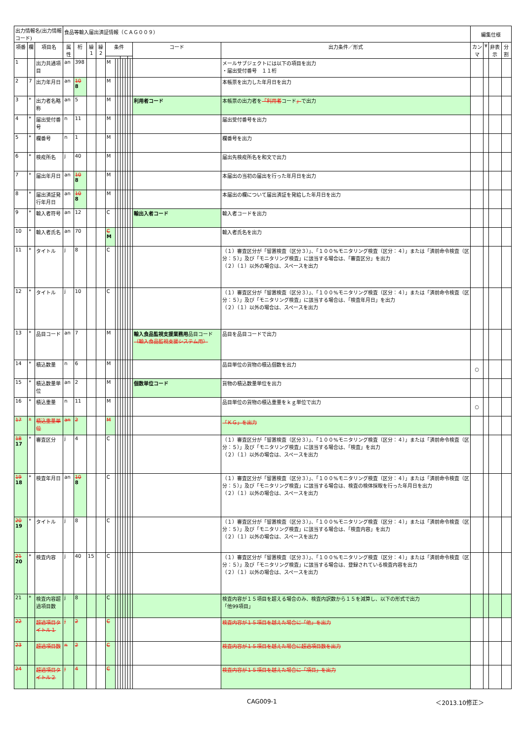| 出力情報名(出力情報コード) | | | 食品等輸入届出済証情報（ＣＡＧ００９） | | | | | | | | | | | | | | 編集仕様 | | | |
| 項番 | 欄 | 項目名 | 属性 | 桁 | 繰1 | 繰2 | 条件 | | | | | | | | コード | 出力条件／形式 | カンマ | ¥ | 非表示 | 分割 |
| 1 | | 出力共通項目 | an | 398 | | | M | | | | | | | | | メールサブジェクトには以下の項目を出力 ・届出受付番号 １１桁 | | | | |
| 2 | 7 | 出力年月日 | an | 10 8 | | | M | | | | | | | | | 本帳票を出力した年月日を出力 | | | | |
| 3 | * | 出力者名略称 | an | 5 | | | M | | | | | | | | 利用者コード | 本帳票の出力者を 「利用者 コード 」 で出力 | | | | |
| 4 | * | 届出受付番号 | n | 11 | | | M | | | | | | | | | 届出受付番号を出力 | | | | |
| 5 | * | 欄番号 | n | 1 | | | M | | | | | | | | | 欄番号を出力 | | | | |
| 6 | * | 検疫所名 | j | 40 | | | M | | | | | | | | | 届出先検疫所名を和文で出力 | | | | |
| 7 | * | 届出年月日 | an | 10 8 | | | M | | | | | | | | | 本届出の当初の届出を行った年月日を出力 | | | | |
| 8 | * | 届出済証発行年月日 | an | 10 8 | | | M | | | | | | | | | 本届出の欄について届出済証を発給した年月日を出力 | | | | |
| 9 | * | 輸入者符号 | an | 12 | | | C | | | | | | | | 輸出入者コード | 輸入者コードを出力 | | | | |
| 10 | * | 輸入者氏名 | an | 70 | | | C M | | | | | | | | | 輸入者氏名を出力 | | | | |
| 11 | * | タイトル | j | 8 | | | C | | | | | | | | | （１）審査区分が「留置検査（区分３）」、「１００%モニタリング検査（区分：４）」または「済前命令検査（区分：５）」及び「モニタリング検査」に該当する場合は、「審査区分」を出力 （２）（１）以外の場合は、スペースを出力 | | | | |
| 12 | * | タイトル | j | 10 | | | C | | | | | | | | | （１）審査区分が「留置検査（区分３）」、「１００%モニタリング検査（区分：４）」または「済前命令検査（区分：５）」及び「モニタリング検査」に該当する場合は、「検査年月日」を出力 （２）（１）以外の場合は、スペースを出力 | | | | |
| 13 | * | 品目コード | an | 7 | | | M | | | | | | | | 輸入食品監視支援業務用 品目コード （輸入食品監視支援システム用） | 品目を品目コードで出力 | | | | |
| 14 | * | 積込数量 | n | 6 | | | M | | | | | | | | | 品目単位の貨物の積込個数を出力 | ○ | | | |
| 15 | * | 積込数量単位 | an | 2 | | | M | | | | | | | | 個数単位コード | 貨物の積込数量単位を出力 | | | | |
| 16 | * | 積込重量 | n | 11 | | | M | | | | | | | | | 品目単位の貨物の積込重量をｋｇ単位で出力 | ○ | | | |
| 17 | * | 積込重量単位 | an | 2 | | | M | | | | | | | | | 「ＫＧ」を出力 | | | | |
| 18 17 | * | 審査区分 | j | 4 | | | C | | | | | | | | | （１）審査区分が「留置検査（区分３）」、「１００%モニタリング検査（区分：４）」または「済前命令検査（区分：５）」及び「モニタリング検査」に該当する場合は、「検査」を出力 （２）（１）以外の場合は、スペースを出力 | | | | |
| 19 18 | * | 検査年月日 | an | 10 8 | | | C | | | | | | | | | （１）審査区分が「留置検査（区分３）」、「１００%モニタリング検査（区分：４）」または「済前命令検査（区分：５）」及び「モニタリング検査」に該当する場合は、検査の検体採取を行った年月日を出力 （２）（１）以外の場合は、スペースを出力 | | | | |
| 20 19 | * | タイトル | j | 8 | | | C | | | | | | | | | （１）審査区分が「留置検査（区分３）」、「１００%モニタリング検査（区分：４）」または「済前命令検査（区分：５）」及び「モニタリング検査」に該当する場合は、「検査内容」を出力 （２）（１）以外の場合は、スペースを出力 | | | | |
| 21 20 | * | 検査内容 | j | 40 | 15 | | C | | | | | | | | | （１）審査区分が「留置検査（区分３）」、「１００%モニタリング検査（区分：４）」または「済前命令検査（区分：５）」及び「モニタリング検査」に該当する場合は、登録されている検査内容を出力 （２）（１）以外の場合は、スペースを出力 | | | | |
| 21 | * | 検査内容超過項目数 | j | 8 | | | C | | | | | | | | | 検査内容が１５項目を超える場合のみ、検査内訳数から１５を減算し、以下の形式で出力 「他99項目」 | | | | |
| 22 | | 超過項目タイトル１ | j | 2 | | | C | | | | | | | | | 検査内容が１５項目を越えた場合に「他」を出力 | | | | |
| 23 | | 超過項目数 | n | 2 | | | C | | | | | | | | | 検査内容が１５項目を越えた場合に超過項目数を出力 | | | | |
| 24 | | 超過項目タイトル２ | j | 4 | | | C | | | | | | | | | 検査内容が１５項目を越えた場合に「項目」を出力 | | | | |
CAG009-1 ＜2013.10修正＞